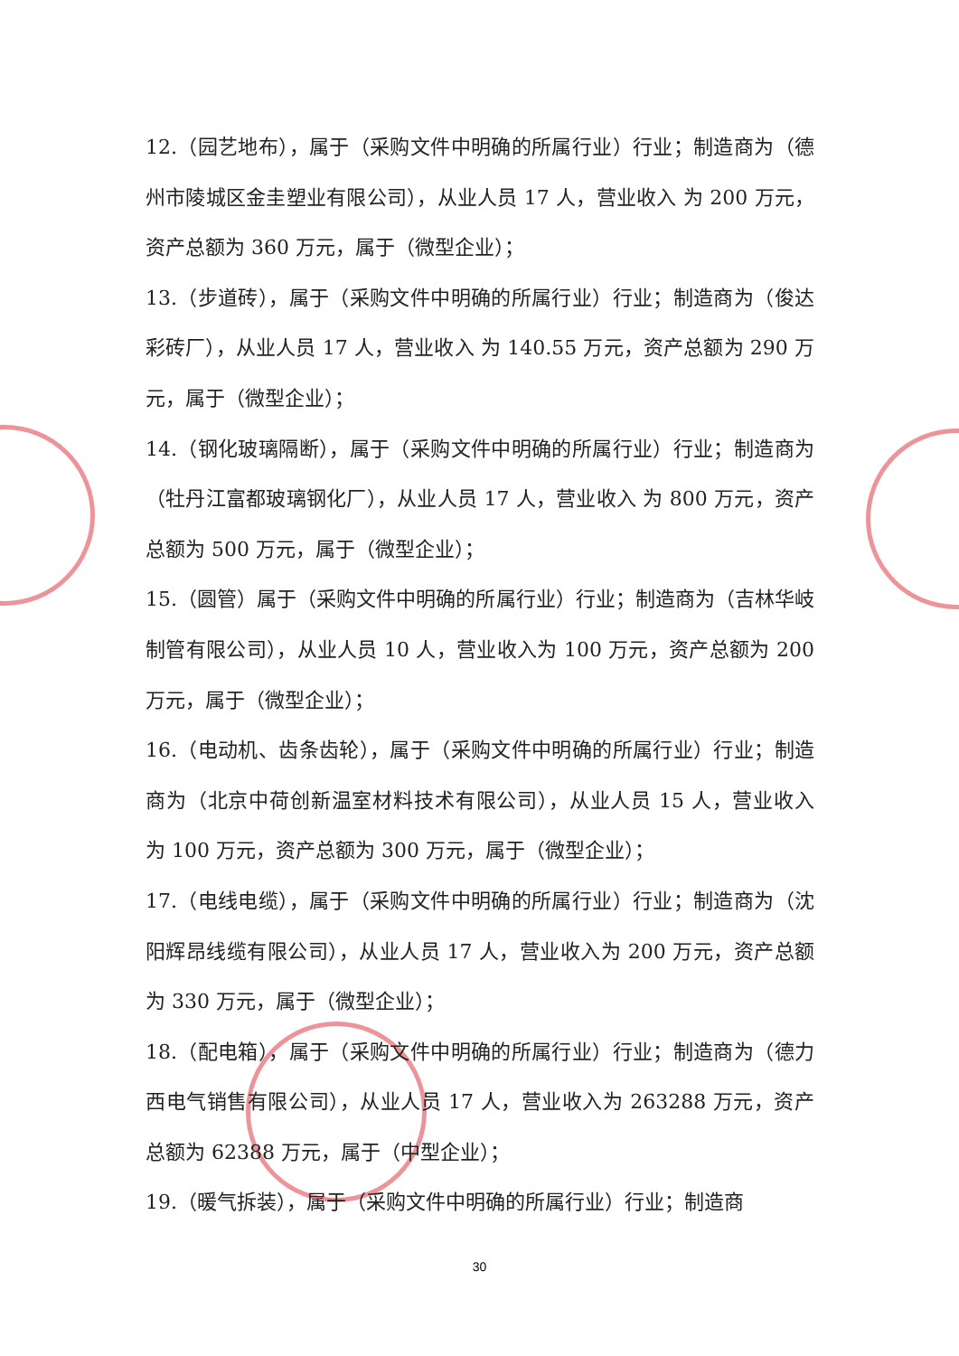12.（园艺地布），属于（采购文件中明确的所属行业）行业；制造商为（德州市陵城区金圭塑业有限公司），从业人员 17 人，营业收入 为 200 万元，资产总额为 360 万元，属于（微型企业）；
13.（步道砖），属于（采购文件中明确的所属行业）行业；制造商为（俊达彩砖厂），从业人员 17 人，营业收入 为 140.55 万元，资产总额为 290 万元，属于（微型企业）；
14.（钢化玻璃隔断），属于（采购文件中明确的所属行业）行业；制造商为（牡丹江富都玻璃钢化厂），从业人员 17 人，营业收入 为 800 万元，资产总额为 500 万元，属于（微型企业）；
15.（圆管）属于（采购文件中明确的所属行业）行业；制造商为（吉林华岐制管有限公司），从业人员 10 人，营业收入为 100 万元，资产总额为 200 万元，属于（微型企业）；
16.（电动机、齿条齿轮），属于（采购文件中明确的所属行业）行业；制造商为（北京中荷创新温室材料技术有限公司），从业人员 15 人，营业收入 为 100 万元，资产总额为 300 万元，属于（微型企业）；
17.（电线电缆），属于（采购文件中明确的所属行业）行业；制造商为（沈阳辉昂线缆有限公司），从业人员 17 人，营业收入为 200 万元，资产总额为 330 万元，属于（微型企业）；
18.（配电箱），属于（采购文件中明确的所属行业）行业；制造商为（德力西电气销售有限公司），从业人员 17 人，营业收入为 263288 万元，资产总额为 62388 万元，属于（中型企业）；
19.（暖气拆装），属于（采购文件中明确的所属行业）行业；制造商
30